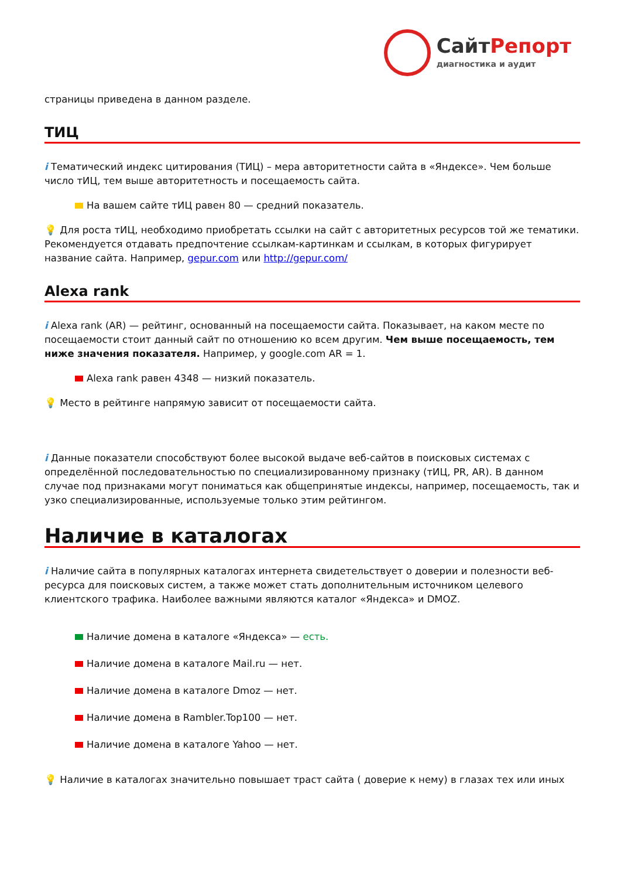СайтРепорт диагностика и аудит
страницы приведена в данном разделе.
ТИЦ
i Тематический индекс цитирования (ТИЦ) – мера авторитетности сайта в «Яндексе». Чем больше число тИЦ, тем выше авторитетность и посещаемость сайта.
На вашем сайте тИЦ равен 80 — средний показатель.
💡 Для роста тИЦ, необходимо приобретать ссылки на сайт с авторитетных ресурсов той же тематики. Рекомендуется отдавать предпочтение ссылкам-картинкам и ссылкам, в которых фигурирует название сайта. Например, gepur.com или http://gepur.com/
Alexa rank
i Alexa rank (AR) — рейтинг, основанный на посещаемости сайта. Показывает, на каком месте по посещаемости стоит данный сайт по отношению ко всем другим. Чем выше посещаемость, тем ниже значения показателя. Например, у google.com AR = 1.
Alexa rank равен 4348 — низкий показатель.
💡 Место в рейтинге напрямую зависит от посещаемости сайта.
i Данные показатели способствуют более высокой выдаче веб-сайтов в поисковых системах с определённой последовательностью по специализированному признаку (тИЦ, PR, AR). В данном случае под признаками могут пониматься как общепринятые индексы, например, посещаемость, так и узко специализированные, используемые только этим рейтингом.
Наличие в каталогах
i Наличие сайта в популярных каталогах интернета свидетельствует о доверии и полезности веб-ресурса для поисковых систем, а также может стать дополнительным источником целевого клиентского трафика. Наиболее важными являются каталог «Яндекса» и DMOZ.
Наличие домена в каталоге «Яндекса» — есть.
Наличие домена в каталоге Mail.ru — нет.
Наличие домена в каталоге Dmoz — нет.
Наличие домена в Rambler.Top100 — нет.
Наличие домена в каталоге Yahoo — нет.
💡 Наличие в каталогах значительно повышает траст сайта ( доверие к нему) в глазах тех или иных